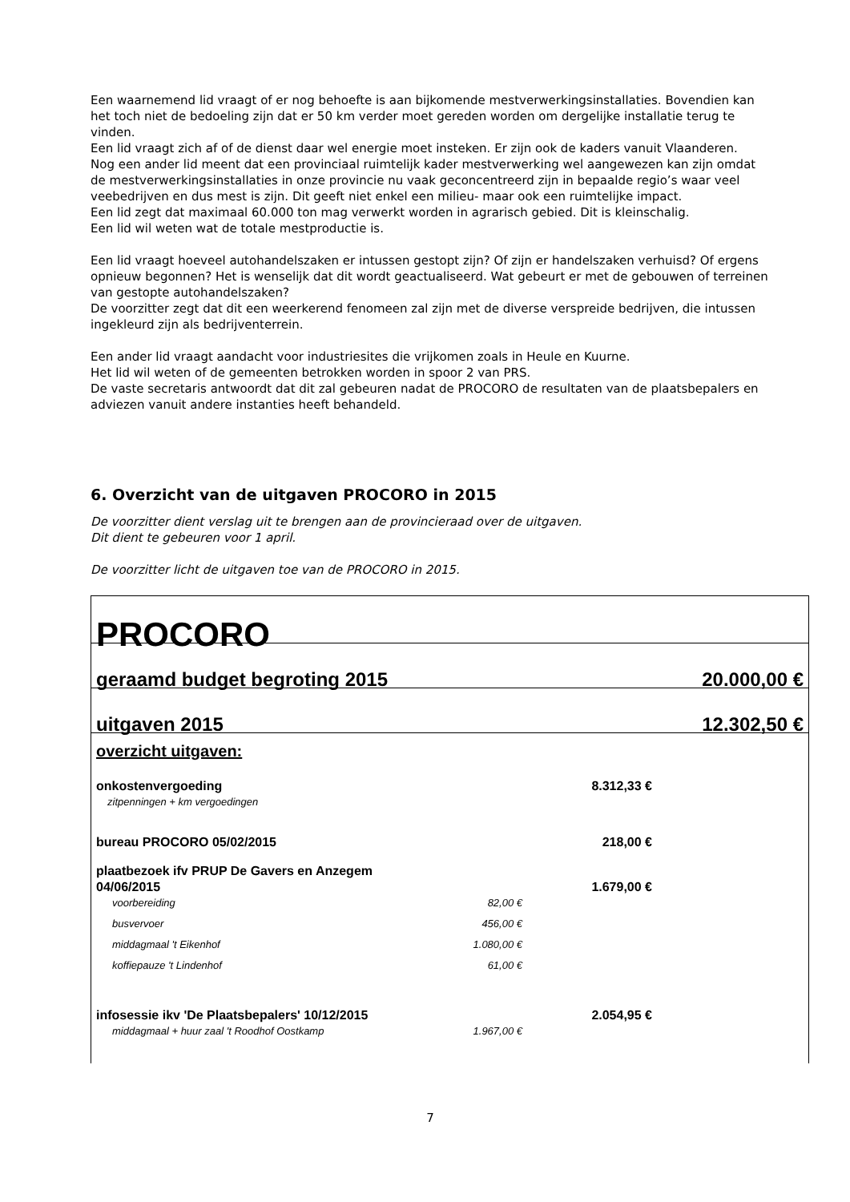Een waarnemend lid vraagt of er nog behoefte is aan bijkomende mestverwerkingsinstallaties. Bovendien kan het toch niet de bedoeling zijn dat er 50 km verder moet gereden worden om dergelijke installatie terug te vinden.
Een lid vraagt zich af of de dienst daar wel energie moet insteken. Er zijn ook de kaders vanuit Vlaanderen.
Nog een ander lid meent dat een provinciaal ruimtelijk kader mestverwerking wel aangewezen kan zijn omdat de mestverwerkingsinstallaties in onze provincie nu vaak geconcentreerd zijn in bepaalde regio’s waar veel veebedrijven en dus mest is zijn. Dit geeft niet enkel een milieu- maar ook een ruimtelijke impact.
Een lid zegt dat maximaal 60.000 ton mag verwerkt worden in agrarisch gebied. Dit is kleinschalig.
Een lid wil weten wat de totale mestproductie is.
Een lid vraagt hoeveel autohandelszaken er intussen gestopt zijn? Of zijn er handelszaken verhuisd? Of ergens opnieuw begonnen? Het is wenselijk dat dit wordt geactualiseerd. Wat gebeurt er met de gebouwen of terreinen van gestopte autohandelszaken?
De voorzitter zegt dat dit een weerkerend fenomeen zal zijn met de diverse verspreide bedrijven, die intussen ingekleurd zijn als bedrijventerrein.
Een ander lid vraagt aandacht voor industriesites die vrijkomen zoals in Heule en Kuurne.
Het lid wil weten of de gemeenten betrokken worden in spoor 2 van PRS.
De vaste secretaris antwoordt dat dit zal gebeuren nadat de PROCORO de resultaten van de plaatsbepalers en adviezen vanuit andere instanties heeft behandeld.
6. Overzicht van de uitgaven PROCORO in 2015
De voorzitter dient verslag uit te brengen aan de provincieraad over de uitgaven.
Dit dient te gebeuren voor 1 april.
De voorzitter licht de uitgaven toe van de PROCORO in 2015.
| PROCORO | | | |
| geraamd budget begroting 2015 | | | 20.000,00 € |
| uitgaven 2015 | | | 12.302,50 € |
| overzicht uitgaven: | | | |
| onkostenvergoeding | | 8.312,33 € | |
| zitpenningen + km vergoedingen | | | |
| bureau PROCORO 05/02/2015 | | 218,00 € | |
| plaatbezoek ifv PRUP De Gavers en Anzegem 04/06/2015 | | 1.679,00 € | |
| voorbereiding | 82,00 € | | |
| busvervoer | 456,00 € | | |
| middagmaal 't Eikenhof | 1.080,00 € | | |
| koffiepauze 't Lindenhof | 61,00 € | | |
| infosessie ikv 'De Plaatsbepalers' 10/12/2015 | | 2.054,95 € | |
| middagmaal + huur zaal 't Roodhof Oostkamp | 1.967,00 € | | |
7